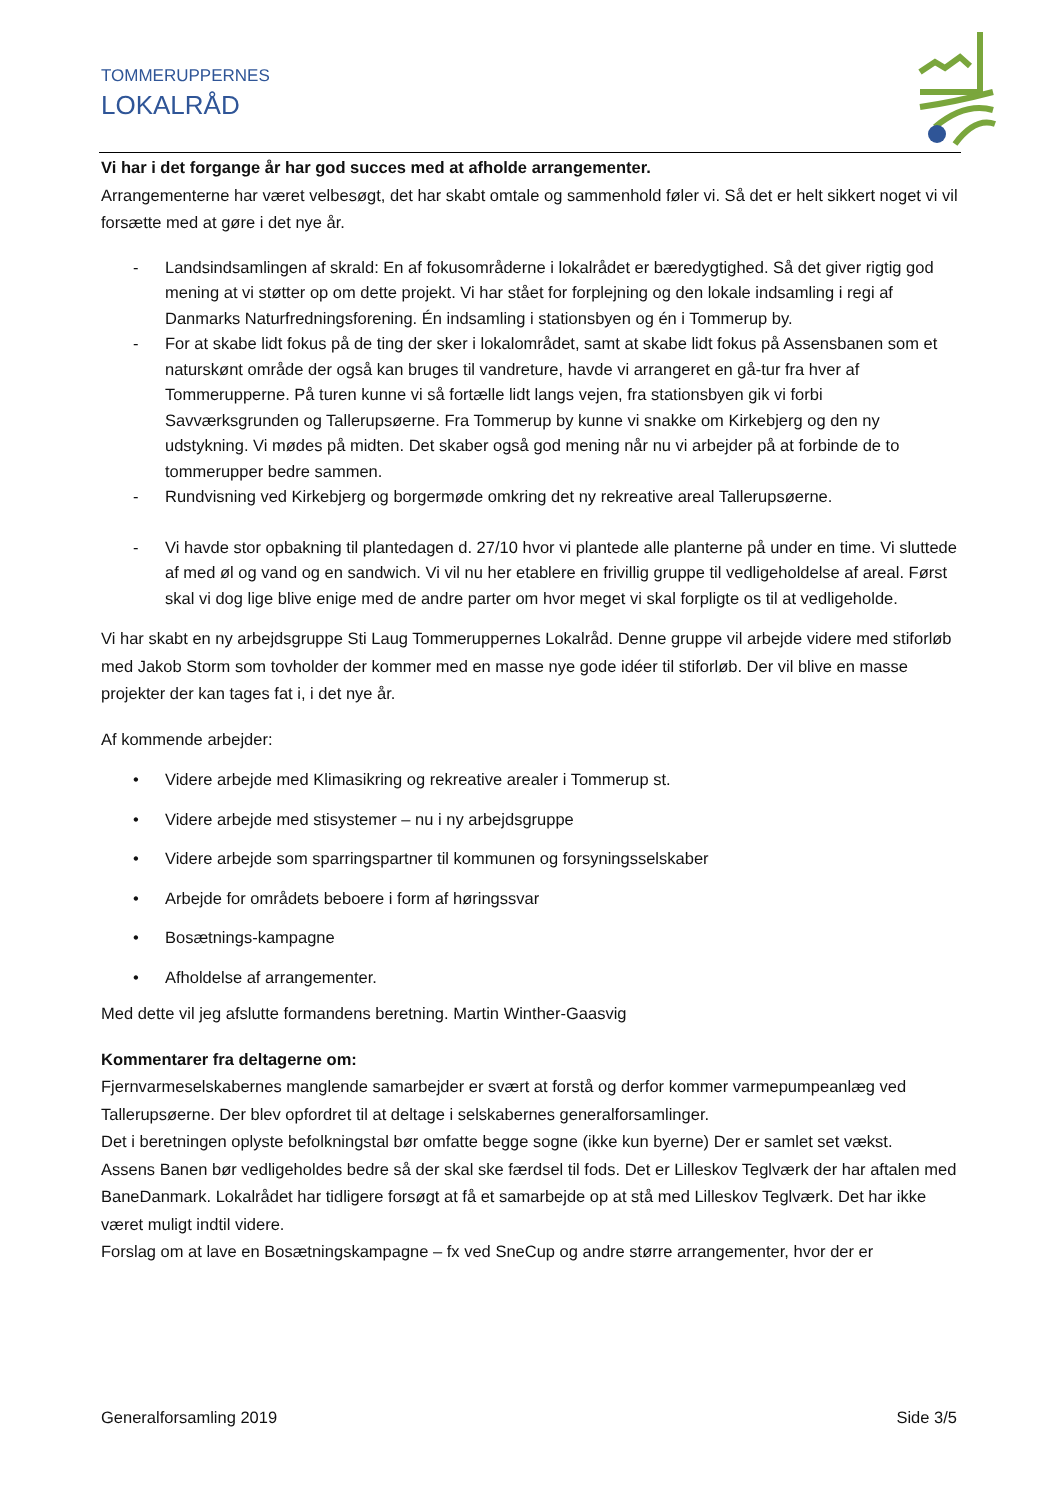TOMMERUPPERNES
LOKALRÅD
Vi har i det forgange år har god succes med at afholde arrangementer.
Arrangementerne har været velbesøgt, det har skabt omtale og sammenhold føler vi. Så det er helt sikkert noget vi vil forsætte med at gøre i det nye år.
- Landsindsamlingen af skrald: En af fokusområderne i lokalrådet er bæredygtighed. Så det giver rigtig god mening at vi støtter op om dette projekt. Vi har stået for forplejning og den lokale indsamling i regi af Danmarks Naturfredningsforening. Én indsamling i stationsbyen og én i Tommerup by.
- For at skabe lidt fokus på de ting der sker i lokalområdet, samt at skabe lidt fokus på Assensbanen som et naturskønt område der også kan bruges til vandreture, havde vi arrangeret en gå-tur fra hver af Tommerupperne. På turen kunne vi så fortælle lidt langs vejen, fra stationsbyen gik vi forbi Savværksgrunden og Tallerupsøerne. Fra Tommerup by kunne vi snakke om Kirkebjerg og den ny udstykning. Vi mødes på midten. Det skaber også god mening når nu vi arbejder på at forbinde de to tommerupper bedre sammen.
- Rundvisning ved Kirkebjerg og borgermøde omkring det ny rekreative areal Tallerupsøerne.
- Vi havde stor opbakning til plantedagen d. 27/10 hvor vi plantede alle planterne på under en time. Vi sluttede af med øl og vand og en sandwich. Vi vil nu her etablere en frivillig gruppe til vedligeholdelse af areal. Først skal vi dog lige blive enige med de andre parter om hvor meget vi skal forpligte os til at vedligeholde.
Vi har skabt en ny arbejdsgruppe Sti Laug Tommeruppernes Lokalråd. Denne gruppe vil arbejde videre med stiforløb med Jakob Storm som tovholder der kommer med en masse nye gode idéer til stiforløb. Der vil blive en masse projekter der kan tages fat i, i det nye år.
Af kommende arbejder:
• Videre arbejde med Klimasikring og rekreative arealer i Tommerup st.
• Videre arbejde med stisystemer – nu i ny arbejdsgruppe
• Videre arbejde som sparringspartner til kommunen og forsyningsselskaber
• Arbejde for områdets beboere i form af høringssvar
• Bosætnings-kampagne
• Afholdelse af arrangementer.
Med dette vil jeg afslutte formandens beretning. Martin Winther-Gaasvig
Kommentarer fra deltagerne om:
Fjernvarmeselskabernes manglende samarbejder er svært at forstå og derfor kommer varmepumpeanlæg ved Tallerupsøerne. Der blev opfordret til at deltage i selskabernes generalforsamlinger.
Det i beretningen oplyste befolkningstal bør omfatte begge sogne (ikke kun byerne) Der er samlet set vækst.
Assens Banen bør vedligeholdes bedre så der skal ske færdsel til fods. Det er Lilleskov Teglværk der har aftalen med BaneDanmark. Lokalrådet har tidligere forsøgt at få et samarbejde op at stå med Lilleskov Teglværk. Det har ikke været muligt indtil videre.
Forslag om at lave en Bosætningskampagne – fx ved SneCup og andre større arrangementer, hvor der er
Generalforsamling 2019 Side 3/5